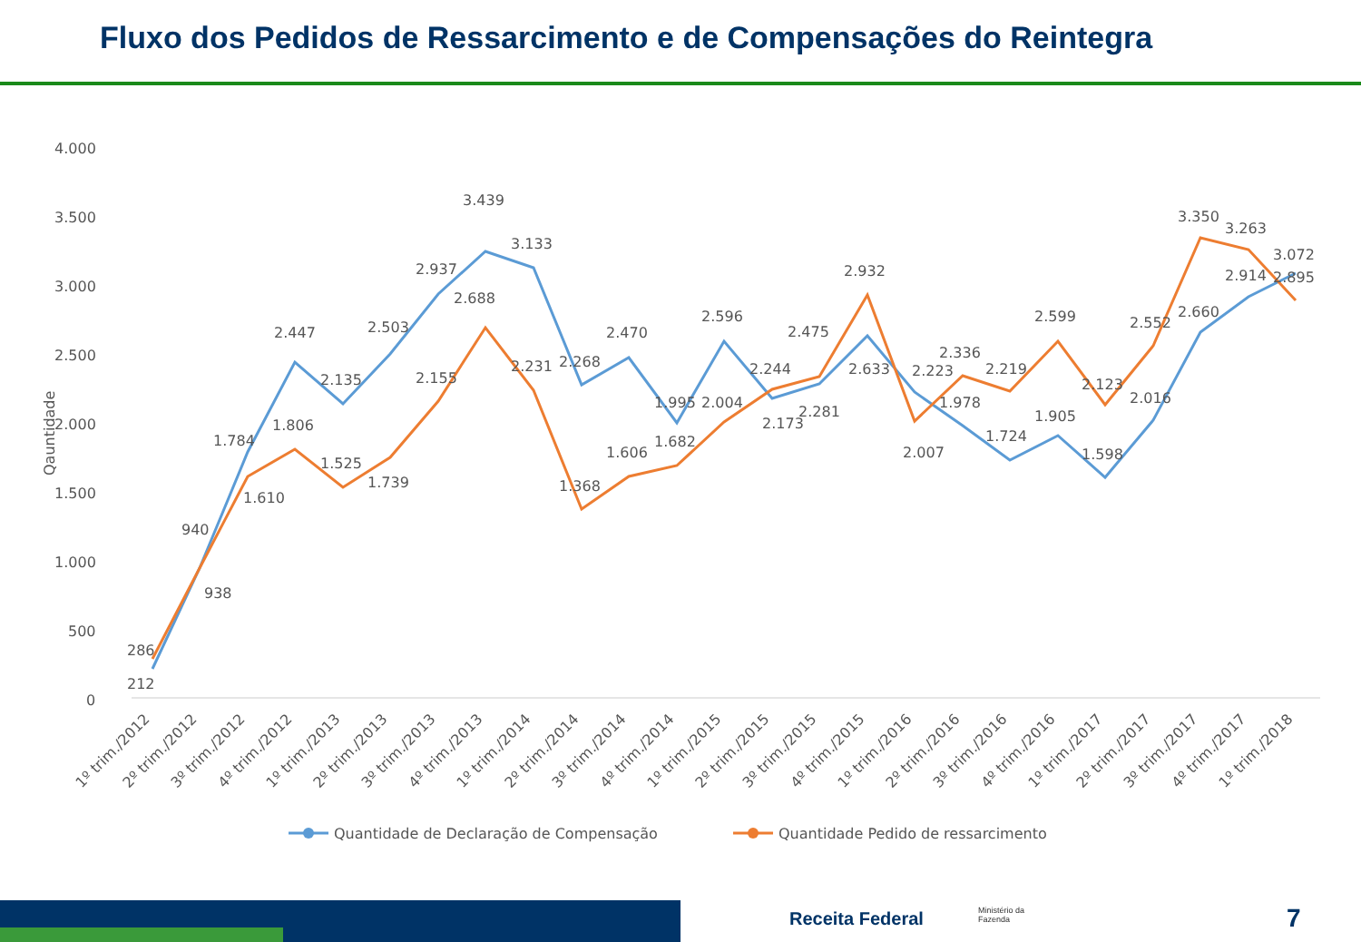Fluxo dos Pedidos de Ressarcimento e de Compensações do Reintegra
4.000
3.500
3.000
2.500
2.000
1.500
1.000
500
0
Qauntidade
212
286
940
938
1.784
1.610
2.447
1.806
2.135
1.525
2.503
1.739
2.937
2.155
3.439
2.688
3.133
2.231
2.268
1.368
2.470
1.606
1.995
1.682
2.596
2.004
2.244
2.173
2.475
2.281
2.932
2.633
2.223
2.007
2.336
1.978
2.219
1.724
2.599
1.905
2.123
1.598
2.552
2.016
3.350
2.660
3.263
2.914
3.072
2.895
1º trim./2012
2º trim./2012
3º trim./2012
4º trim./2012
1º trim./2013
2º trim./2013
3º trim./2013
4º trim./2013
1º trim./2014
2º trim./2014
3º trim./2014
4º trim./2014
1º trim./2015
2º trim./2015
3º trim./2015
4º trim./2015
1º trim./2016
2º trim./2016
3º trim./2016
4º trim./2016
1º trim./2017
2º trim./2017
3º trim./2017
4º trim./2017
1º trim./2018
Quantidade de Declaração de Compensação
Quantidade Pedido de ressarcimento
Receita Federal
Ministério da
Fazenda
7